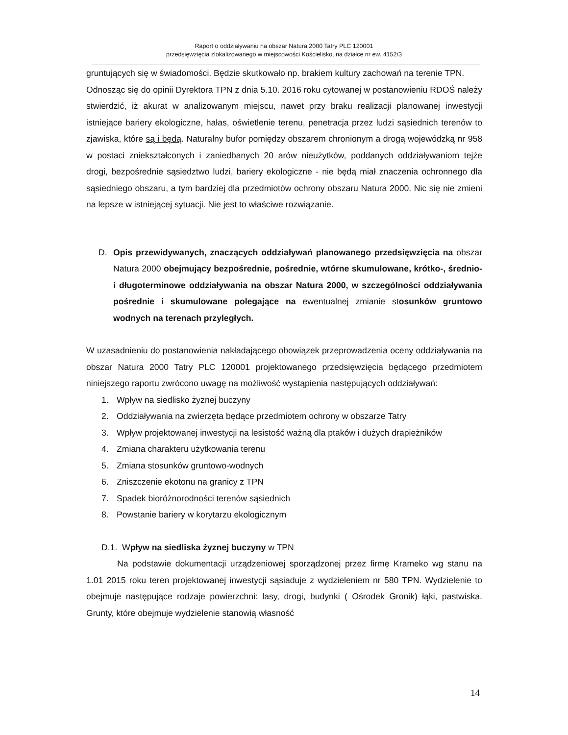Raport o oddziaływaniu na obszar Natura 2000 Tatry PLC 120001
przedsięwzięcia zlokalizowanego w miejscowości Kościelisko, na działce nr ew. 4152/3
gruntujących się w świadomości. Będzie skutkowało np. brakiem kultury zachowań na terenie TPN.
Odnosząc się do opinii Dyrektora TPN z dnia 5.10. 2016 roku cytowanej w postanowieniu RDOŚ należy stwierdzić, iż akurat w analizowanym miejscu, nawet przy braku realizacji planowanej inwestycji istniejące bariery ekologiczne, hałas, oświetlenie terenu, penetracja przez ludzi sąsiednich terenów to zjawiska, które są i będą. Naturalny bufor pomiędzy obszarem chronionym a drogą wojewódzką nr 958 w postaci zniekształconych i zaniedbanych 20 arów nieużytków, poddanych oddziaływaniom tejże drogi, bezpośrednie sąsiedztwo ludzi, bariery ekologiczne - nie będą miał znaczenia ochronnego dla sąsiedniego obszaru, a tym bardziej dla przedmiotów ochrony obszaru Natura 2000. Nic się nie zmieni na lepsze w istniejącej sytuacji. Nie jest to właściwe rozwiązanie.
D. Opis przewidywanych, znaczących oddziaływań planowanego przedsięwzięcia na obszar Natura 2000 obejmujący bezpośrednie, pośrednie, wtórne skumulowane, krótko-, średnio- i długoterminowe oddziaływania na obszar Natura 2000, w szczególności oddziaływania pośrednie i skumulowane polegające na ewentualnej zmianie stosunków gruntowo wodnych na terenach przyległych.
W uzasadnieniu do postanowienia nakładającego obowiązek przeprowadzenia oceny oddziaływania na obszar Natura 2000 Tatry PLC 120001 projektowanego przedsięwzięcia będącego przedmiotem niniejszego raportu zwrócono uwagę na możliwość wystąpienia następujących oddziaływań:
1. Wpływ na siedlisko żyznej buczyny
2. Oddziaływania na zwierzęta będące przedmiotem ochrony w obszarze Tatry
3. Wpływ projektowanej inwestycji na lesistość ważną dla ptaków i dużych drapieżników
4. Zmiana charakteru użytkowania terenu
5. Zmiana stosunków gruntowo-wodnych
6. Zniszczenie ekotonu na granicy z TPN
7. Spadek bioróżnorodności terenów sąsiednich
8. Powstanie bariery w korytarzu ekologicznym
D.1. Wpływ na siedliska żyznej buczyny w TPN
Na podstawie dokumentacji urządzeniowej sporządzonej przez firmę Krameko wg stanu na 1.01 2015 roku teren projektowanej inwestycji sąsiaduje z wydzieleniem nr 580 TPN. Wydzielenie to obejmuje następujące rodzaje powierzchni: lasy, drogi, budynki ( Ośrodek Gronik) łąki, pastwiska. Grunty, które obejmuje wydzielenie stanowią własność
14